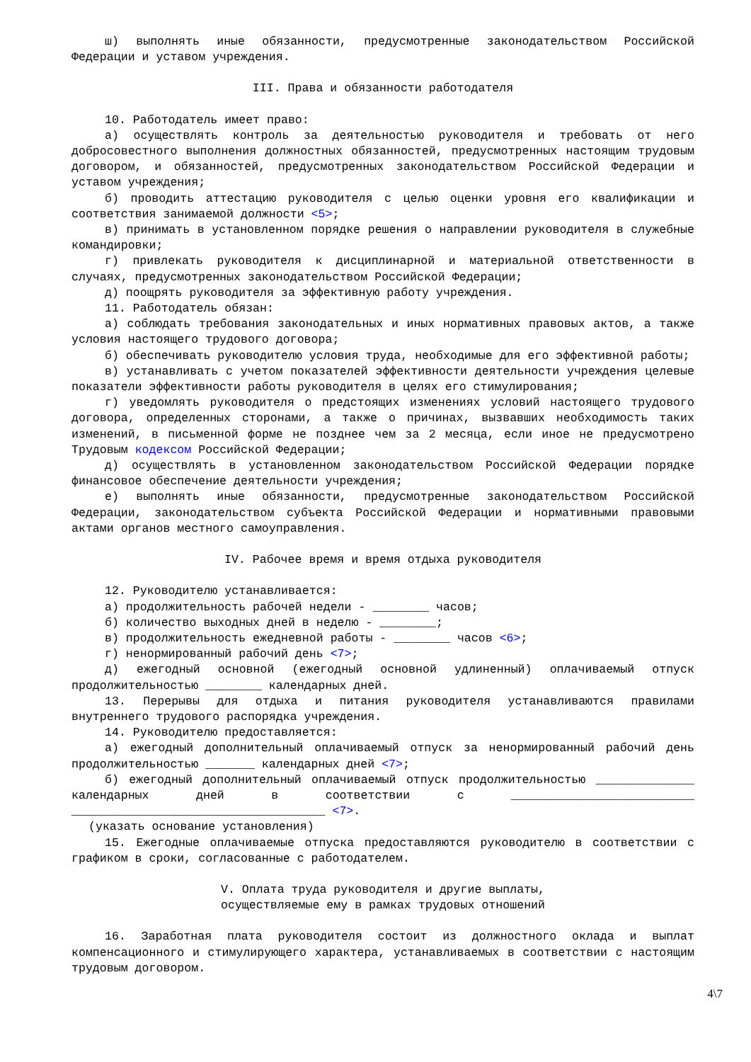ш) выполнять иные обязанности, предусмотренные законодательством Российской Федерации и уставом учреждения.
III. Права и обязанности работодателя
10. Работодатель имеет право:
а) осуществлять контроль за деятельностью руководителя и требовать от него добросовестного выполнения должностных обязанностей, предусмотренных настоящим трудовым договором, и обязанностей, предусмотренных законодательством Российской Федерации и уставом учреждения;
б) проводить аттестацию руководителя с целью оценки уровня его квалификации и соответствия занимаемой должности <5>;
в) принимать в установленном порядке решения о направлении руководителя в служебные командировки;
г) привлекать руководителя к дисциплинарной и материальной ответственности в случаях, предусмотренных законодательством Российской Федерации;
д) поощрять руководителя за эффективную работу учреждения.
11. Работодатель обязан:
а) соблюдать требования законодательных и иных нормативных правовых актов, а также условия настоящего трудового договора;
б) обеспечивать руководителю условия труда, необходимые для его эффективной работы;
в) устанавливать с учетом показателей эффективности деятельности учреждения целевые показатели эффективности работы руководителя в целях его стимулирования;
г) уведомлять руководителя о предстоящих изменениях условий настоящего трудового договора, определенных сторонами, а также о причинах, вызвавших необходимость таких изменений, в письменной форме не позднее чем за 2 месяца, если иное не предусмотрено Трудовым кодексом Российской Федерации;
д) осуществлять в установленном законодательством Российской Федерации порядке финансовое обеспечение деятельности учреждения;
е) выполнять иные обязанности, предусмотренные законодательством Российской Федерации, законодательством субъекта Российской Федерации и нормативными правовыми актами органов местного самоуправления.
IV. Рабочее время и время отдыха руководителя
12. Руководителю устанавливается:
а) продолжительность рабочей недели - ________ часов;
б) количество выходных дней в неделю - ________;
в) продолжительность ежедневной работы - ________ часов <6>;
г) ненормированный рабочий день <7>;
д) ежегодный основной (ежегодный основной удлиненный) оплачиваемый отпуск продолжительностью ________ календарных дней.
13. Перерывы для отдыха и питания руководителя устанавливаются правилами внутреннего трудового распорядка учреждения.
14. Руководителю предоставляется:
а) ежегодный дополнительный оплачиваемый отпуск за ненормированный рабочий день продолжительностью _______ календарных дней <7>;
б) ежегодный дополнительный оплачиваемый отпуск продолжительностью ______________ календарных дней в соответствии с __________________________ ____________________________________ <7>.
(указать основание установления)
15. Ежегодные оплачиваемые отпуска предоставляются руководителю в соответствии с графиком в сроки, согласованные с работодателем.
V. Оплата труда руководителя и другие выплаты,
осуществляемые ему в рамках трудовых отношений
16. Заработная плата руководителя состоит из должностного оклада и выплат компенсационного и стимулирующего характера, устанавливаемых в соответствии с настоящим трудовым договором.
4\7